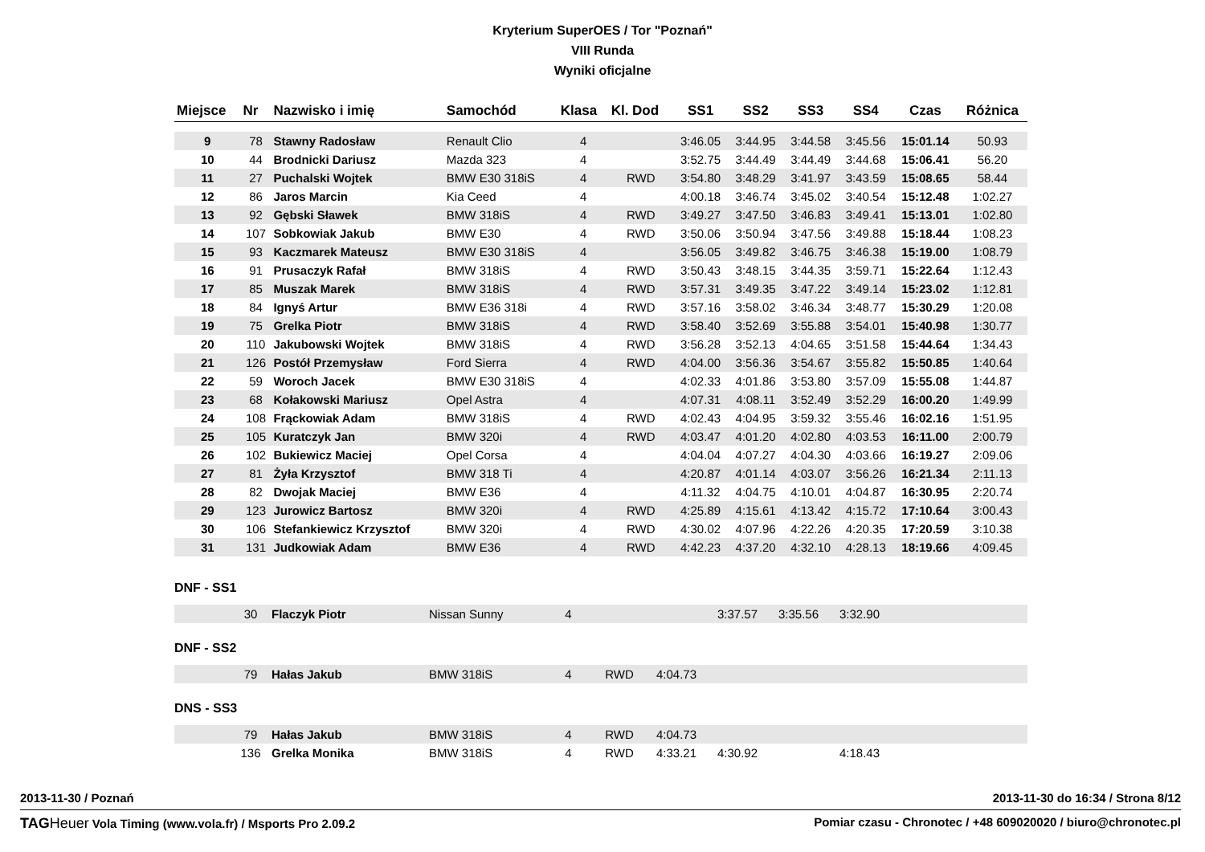Kryterium SuperOES / Tor "Poznań"
VIII Runda
Wyniki oficjalne
| Miejsce | Nr | Nazwisko i imię | Samochód | Klasa | Kl. Dod | SS1 | SS2 | SS3 | SS4 | Czas | Różnica |
| --- | --- | --- | --- | --- | --- | --- | --- | --- | --- | --- | --- |
| 9 | 78 | Stawny Radosław | Renault Clio | 4 | | 3:46.05 | 3:44.95 | 3:44.58 | 3:45.56 | 15:01.14 | 50.93 |
| 10 | 44 | Brodnicki Dariusz | Mazda 323 | 4 | | 3:52.75 | 3:44.49 | 3:44.49 | 3:44.68 | 15:06.41 | 56.20 |
| 11 | 27 | Puchalski Wojtek | BMW E30 318iS | 4 | RWD | 3:54.80 | 3:48.29 | 3:41.97 | 3:43.59 | 15:08.65 | 58.44 |
| 12 | 86 | Jaros Marcin | Kia Ceed | 4 | | 4:00.18 | 3:46.74 | 3:45.02 | 3:40.54 | 15:12.48 | 1:02.27 |
| 13 | 92 | Gębski Sławek | BMW 318iS | 4 | RWD | 3:49.27 | 3:47.50 | 3:46.83 | 3:49.41 | 15:13.01 | 1:02.80 |
| 14 | 107 | Sobkowiak Jakub | BMW E30 | 4 | RWD | 3:50.06 | 3:50.94 | 3:47.56 | 3:49.88 | 15:18.44 | 1:08.23 |
| 15 | 93 | Kaczmarek Mateusz | BMW E30 318iS | 4 | | 3:56.05 | 3:49.82 | 3:46.75 | 3:46.38 | 15:19.00 | 1:08.79 |
| 16 | 91 | Prusaczyk Rafał | BMW 318iS | 4 | RWD | 3:50.43 | 3:48.15 | 3:44.35 | 3:59.71 | 15:22.64 | 1:12.43 |
| 17 | 85 | Muszak Marek | BMW 318iS | 4 | RWD | 3:57.31 | 3:49.35 | 3:47.22 | 3:49.14 | 15:23.02 | 1:12.81 |
| 18 | 84 | Ignyś Artur | BMW E36 318i | 4 | RWD | 3:57.16 | 3:58.02 | 3:46.34 | 3:48.77 | 15:30.29 | 1:20.08 |
| 19 | 75 | Grelka Piotr | BMW 318iS | 4 | RWD | 3:58.40 | 3:52.69 | 3:55.88 | 3:54.01 | 15:40.98 | 1:30.77 |
| 20 | 110 | Jakubowski Wojtek | BMW 318iS | 4 | RWD | 3:56.28 | 3:52.13 | 4:04.65 | 3:51.58 | 15:44.64 | 1:34.43 |
| 21 | 126 | Postół Przemysław | Ford Sierra | 4 | RWD | 4:04.00 | 3:56.36 | 3:54.67 | 3:55.82 | 15:50.85 | 1:40.64 |
| 22 | 59 | Woroch Jacek | BMW E30 318iS | 4 | | 4:02.33 | 4:01.86 | 3:53.80 | 3:57.09 | 15:55.08 | 1:44.87 |
| 23 | 68 | Kołakowski Mariusz | Opel Astra | 4 | | 4:07.31 | 4:08.11 | 3:52.49 | 3:52.29 | 16:00.20 | 1:49.99 |
| 24 | 108 | Frąckowiak Adam | BMW 318iS | 4 | RWD | 4:02.43 | 4:04.95 | 3:59.32 | 3:55.46 | 16:02.16 | 1:51.95 |
| 25 | 105 | Kuratczyk Jan | BMW 320i | 4 | RWD | 4:03.47 | 4:01.20 | 4:02.80 | 4:03.53 | 16:11.00 | 2:00.79 |
| 26 | 102 | Bukiewicz Maciej | Opel Corsa | 4 | | 4:04.04 | 4:07.27 | 4:04.30 | 4:03.66 | 16:19.27 | 2:09.06 |
| 27 | 81 | Żyła Krzysztof | BMW 318 Ti | 4 | | 4:20.87 | 4:01.14 | 4:03.07 | 3:56.26 | 16:21.34 | 2:11.13 |
| 28 | 82 | Dwojak Maciej | BMW E36 | 4 | | 4:11.32 | 4:04.75 | 4:10.01 | 4:04.87 | 16:30.95 | 2:20.74 |
| 29 | 123 | Jurowicz Bartosz | BMW 320i | 4 | RWD | 4:25.89 | 4:15.61 | 4:13.42 | 4:15.72 | 17:10.64 | 3:00.43 |
| 30 | 106 | Stefankiewicz Krzysztof | BMW 320i | 4 | RWD | 4:30.02 | 4:07.96 | 4:22.26 | 4:20.35 | 17:20.59 | 3:10.38 |
| 31 | 131 | Judkowiak Adam | BMW E36 | 4 | RWD | 4:42.23 | 4:37.20 | 4:32.10 | 4:28.13 | 18:19.66 | 4:09.45 |
DNF - SS1
| | 30 | Flaczyk Piotr | Nissan Sunny | 4 | | | 3:37.57 | 3:35.56 | 3:32.90 | |
DNF - SS2
| | 79 | Hałas Jakub | BMW 318iS | 4 | RWD | 4:04.73 | |
DNS - SS3
| | 79 | Hałas Jakub | BMW 318iS | 4 | RWD | 4:04.73 | | | | |
| | 136 | Grelka Monika | BMW 318iS | 4 | RWD | 4:33.21 | 4:30.92 | | 4:18.43 | |
2013-11-30 / Poznań 2013-11-30 do 16:34 / Strona 8/12
TAG Heuer Vola Timing (www.vola.fr) / Msports Pro 2.09.2 Pomiar czasu - Chronotec / +48 609020020 / biuro@chronotec.pl